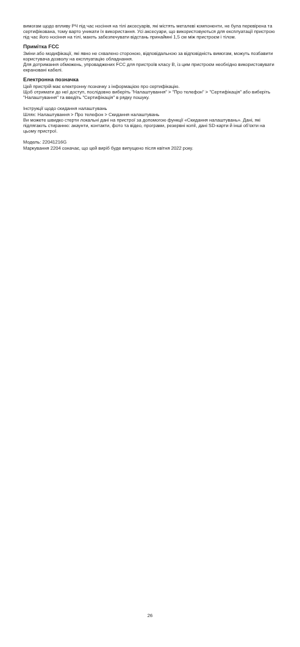вимогам щодо впливу РЧ під час носіння на тілі аксесуарів, які містять металеві компоненти, не була перевірена та сертифікована, тому варто уникати їх використання. Усі аксесуари, що використовуються для експлуатації пристрою під час його носіння на тілі, мають забезпечувати відстань принаймні 1,5 см між пристроєм і тілом.
Примітка FCC
Зміни або модифікації, які явно не схвалено стороною, відповідальною за відповідність вимогам, можуть позбавити користувача дозволу на експлуатацію обладнання.
Для дотримання обмежень, упроваджених FCC для пристроїв класу B, із цим пристроєм необхідно використовувати екрановані кабелі.
Електронна позначка
Цей пристрій має електронну позначку з інформацією про сертифікацію.
Щоб отримати до неї доступ, послідовно виберіть "Налаштування" > "Про телефон" > "Сертифікація" або виберіть "Налаштування" та введіть "Сертифікація" в рядку пошуку.
Інструкції щодо скидання налаштувань
Шлях: Налаштування > Про телефон > Скидання налаштувань
Ви можете швидко стерти локальні дані на пристрої за допомогою функції «Скидання налаштувань». Дані, які підлягають стиранню: акаунти, контакти, фото та відео, програми, резервні копії, дані SD-карти й інші об'єкти на цьому пристрої.
Модель: 22041216G
Маркування 2204 означає, що цей виріб буде випущено після квітня 2022 року.
26